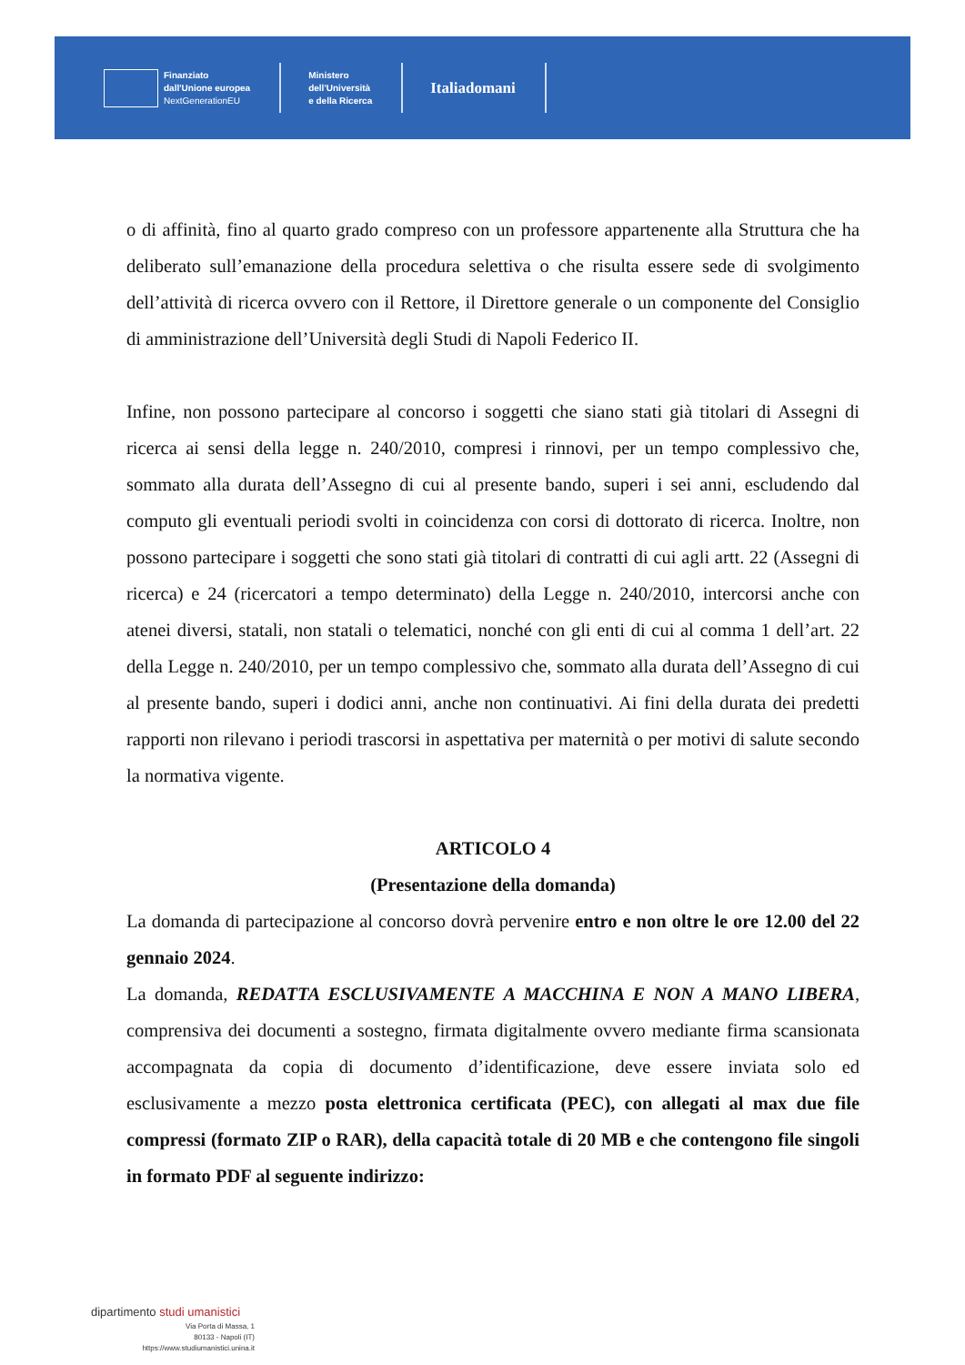Finanziato
dall'Unione europea
NextGenerationEU
Ministero
dell'Università
e della Ricerca
Italiadomani
o di affinità, fino al quarto grado compreso con un professore appartenente alla Struttura che ha deliberato sull’emanazione della procedura selettiva o che risulta essere sede di svolgimento dell’attività di ricerca ovvero con il Rettore, il Direttore generale o un componente del Consiglio di amministrazione dell’Università degli Studi di Napoli Federico II.
Infine, non possono partecipare al concorso i soggetti che siano stati già titolari di Assegni di ricerca ai sensi della legge n. 240/2010, compresi i rinnovi, per un tempo complessivo che, sommato alla durata dell’Assegno di cui al presente bando, superi i sei anni, escludendo dal computo gli eventuali periodi svolti in coincidenza con corsi di dottorato di ricerca. Inoltre, non possono partecipare i soggetti che sono stati già titolari di contratti di cui agli artt. 22 (Assegni di ricerca) e 24 (ricercatori a tempo determinato) della Legge n. 240/2010, intercorsi anche con atenei diversi, statali, non statali o telematici, nonché con gli enti di cui al comma 1 dell’art. 22 della Legge n. 240/2010, per un tempo complessivo che, sommato alla durata dell’Assegno di cui al presente bando, superi i dodici anni, anche non continuativi. Ai fini della durata dei predetti rapporti non rilevano i periodi trascorsi in aspettativa per maternità o per motivi di salute secondo la normativa vigente.
ARTICOLO 4
(Presentazione della domanda)
La domanda di partecipazione al concorso dovrà pervenire entro e non oltre le ore 12.00 del 22 gennaio 2024.
La domanda, REDATTA ESCLUSIVAMENTE A MACCHINA E NON A MANO LIBERA, comprensiva dei documenti a sostegno, firmata digitalmente ovvero mediante firma scansionata accompagnata da copia di documento d’identificazione, deve essere inviata solo ed esclusivamente a mezzo posta elettronica certificata (PEC), con allegati al max due file compressi (formato ZIP o RAR), della capacità totale di 20 MB e che contengono file singoli in formato PDF al seguente indirizzo:
dipartimento studi umanistici
Via Porta di Massa, 1
80133 - Napoli (IT)
https://www.studiumanistici.unina.it